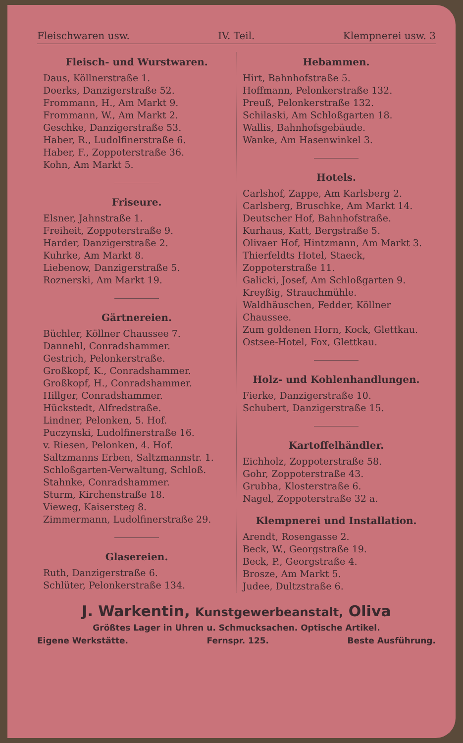Fleischwaren usw. IV. Teil. Klempnerei usw. 3
Fleisch- und Wurstwaren.
Daus, Köllnerstraße 1.
Doerks, Danzigerstraße 52.
Frommann, H., Am Markt 9.
Frommann, W., Am Markt 2.
Geschke, Danzigerstraße 53.
Haber, R., Ludolfinerstraße 6.
Haber, F., Zoppoterstraße 36.
Kohn, Am Markt 5.
Friseure.
Elsner, Jahnstraße 1.
Freiheit, Zoppoterstraße 9.
Harder, Danzigerstraße 2.
Kuhrke, Am Markt 8.
Liebenow, Danzigerstraße 5.
Roznerski, Am Markt 19.
Gärtnereien.
Büchler, Köllner Chaussee 7.
Dannehl, Conradshammer.
Gestrich, Pelonkerstraße.
Großkopf, K., Conradshammer.
Großkopf, H., Conradshammer.
Hillger, Conradshammer.
Hückstedt, Alfredstraße.
Lindner, Pelonken, 5. Hof.
Puczynski, Ludolfinerstraße 16.
v. Riesen, Pelonken, 4. Hof.
Saltzmanns Erben, Saltzmannstr. 1.
Schloßgarten-Verwaltung, Schloß.
Stahnke, Conradshammer.
Sturm, Kirchenstraße 18.
Vieweg, Kaisersteg 8.
Zimmermann, Ludolfinerstraße 29.
Glasereien.
Ruth, Danzigerstraße 6.
Schlüter, Pelonkerstraße 134.
Hebammen.
Hirt, Bahnhofstraße 5.
Hoffmann, Pelonkerstraße 132.
Preuß, Pelonkerstraße 132.
Schilaski, Am Schloßgarten 18.
Wallis, Bahnhofsgebäude.
Wanke, Am Hasenwinkel 3.
Hotels.
Carlshof, Zappe, Am Karlsberg 2.
Carlsberg, Bruschke, Am Markt 14.
Deutscher Hof, Bahnhofstraße.
Kurhaus, Katt, Bergstraße 5.
Olivaer Hof, Hintzmann, Am Markt 3.
Thierfeldts Hotel, Staeck, Zoppoterstraße 11.
Galicki, Josef, Am Schloßgarten 9.
Kreyßig, Strauchmühle.
Waldhäuschen, Fedder, Köllner Chaussee.
Zum goldenen Horn, Kock, Glettkau.
Ostsee-Hotel, Fox, Glettkau.
Holz- und Kohlenhandlungen.
Fierke, Danzigerstraße 10.
Schubert, Danzigerstraße 15.
Kartoffelhändler.
Eichholz, Zoppoterstraße 58.
Gohr, Zoppoterstraße 43.
Grubba, Klosterstraße 6.
Nagel, Zoppoterstraße 32 a.
Klempnerei und Installation.
Arendt, Rosengasse 2.
Beck, W., Georgstraße 19.
Beck, P., Georgstraße 4.
Brosze, Am Markt 5.
Judee, Dultzstraße 6.
J. Warkentin, Kunstgewerbeanstalt, Oliva
Größtes Lager in Uhren u. Schmucksachen. Optische Artikel.
Eigene Werkstätte. Fernspr. 125. Beste Ausführung.